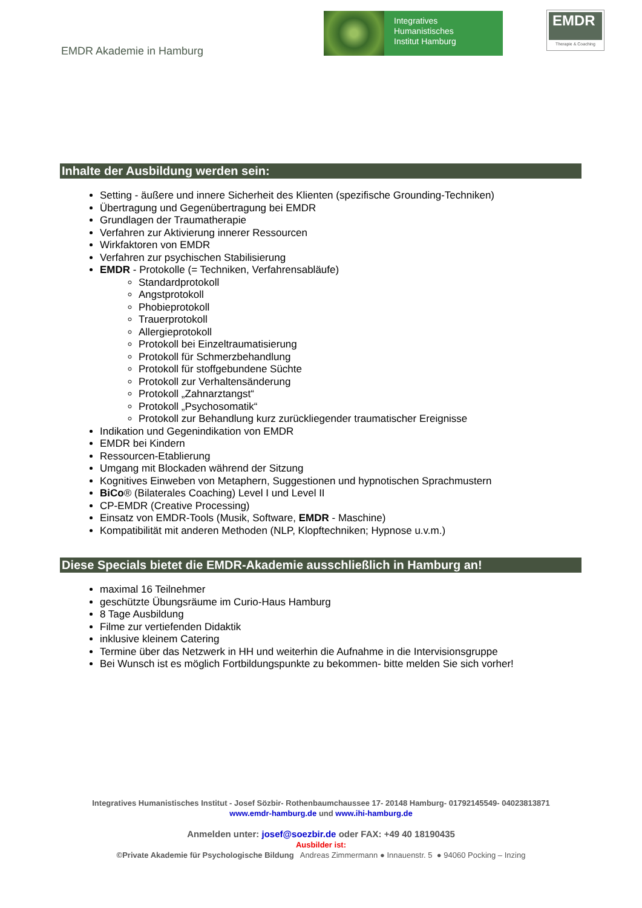EMDR Akademie in Hamburg
Integratives
Humanistisches
Institut Hamburg
EMDR
Therapie & Coaching
Inhalte der Ausbildung werden sein:
Setting - äußere und innere Sicherheit des Klienten (spezifische Grounding-Techniken)
Übertragung und Gegenübertragung bei EMDR
Grundlagen der Traumatherapie
Verfahren zur Aktivierung innerer Ressourcen
Wirkfaktoren von EMDR
Verfahren zur psychischen Stabilisierung
EMDR - Protokolle (= Techniken, Verfahrensabläufe)
Standardprotokoll
Angstprotokoll
Phobieprotokoll
Trauerprotokoll
Allergieprotokoll
Protokoll bei Einzeltraumatisierung
Protokoll für Schmerzbehandlung
Protokoll für stoffgebundene Süchte
Protokoll zur Verhaltensänderung
Protokoll „Zahnarztangst“
Protokoll „Psychosomatik“
Protokoll zur Behandlung kurz zurückliegender traumatischer Ereignisse
Indikation und Gegenindikation von EMDR
EMDR bei Kindern
Ressourcen-Etablierung
Umgang mit Blockaden während der Sitzung
Kognitives Einweben von Metaphern, Suggestionen und hypnotischen Sprachmustern
BiCo® (Bilaterales Coaching) Level I und Level II
CP-EMDR (Creative Processing)
Einsatz von EMDR-Tools (Musik, Software, EMDR - Maschine)
Kompatibilität mit anderen Methoden (NLP, Klopftechniken; Hypnose u.v.m.)
Diese Specials bietet die EMDR-Akademie ausschließlich in Hamburg an!
maximal 16 Teilnehmer
geschützte Übungsräume im Curio-Haus Hamburg
8 Tage Ausbildung
Filme zur vertiefenden Didaktik
inklusive kleinem Catering
Termine über das Netzwerk in HH und weiterhin die Aufnahme in die Intervisionsgruppe
Bei Wunsch ist es möglich Fortbildungspunkte zu bekommen- bitte melden Sie sich vorher!
Integratives Humanistisches Institut - Josef Sözbir- Rothenbaumchaussee 17- 20148 Hamburg- 01792145549- 04023813871
www.emdr-hamburg.de und www.ihi-hamburg.de
Anmelden unter: josef@soezbir.de oder FAX: +49 40 18190435
Ausbilder ist:
©Private Akademie für Psychologische Bildung Andreas Zimmermann ● Innauenstr. 5 ● 94060 Pocking – Inzing